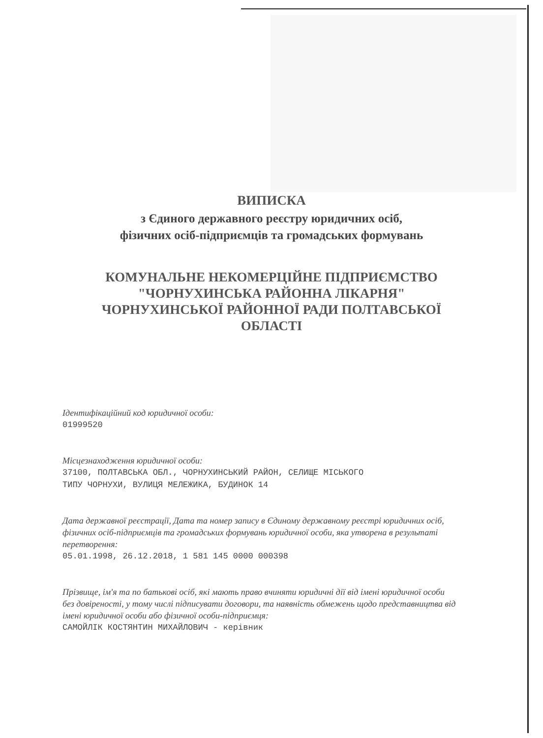ВИПИСКА
з Єдиного державного реєстру юридичних осіб,
фізичних осіб-підприємців та громадських формувань
КОМУНАЛЬНЕ НЕКОМЕРЦІЙНЕ ПІДПРИЄМСТВО
"ЧОРНУХИНСЬКА РАЙОННА ЛІКАРНЯ"
ЧОРНУХИНСЬКОЇ РАЙОННОЇ РАДИ ПОЛТАВСЬКОЇ
ОБЛАСТІ
Ідентифікаційний код юридичної особи:
01999520
Місцезнаходження юридичної особи:
37100, ПОЛТАВСЬКА ОБЛ., ЧОРНУХИНСЬКИЙ РАЙОН, СЕЛИЩЕ МІСЬКОГО
ТИПУ ЧОРНУХИ, ВУЛИЦЯ МЕЛЕЖИКА, БУДИНОК 14
Дата державної реєстрації, Дата та номер запису в Єдиному державному реєстрі юридичних осіб, фізичних осіб-підприємців та громадських формувань юридичної особи, яка утворена в результаті перетворення:
05.01.1998, 26.12.2018, 1 581 145 0000 000398
Прізвище, ім'я та по батькові осіб, які мають право вчиняти юридичні дії від імені юридичної особи без довіреності, у тому числі підписувати договори, та наявність обмежень щодо представництва від імені юридичної особи або фізичної особи-підприємця:
САМОЙЛІК КОСТЯНТИН МИХАЙЛОВИЧ - керівник